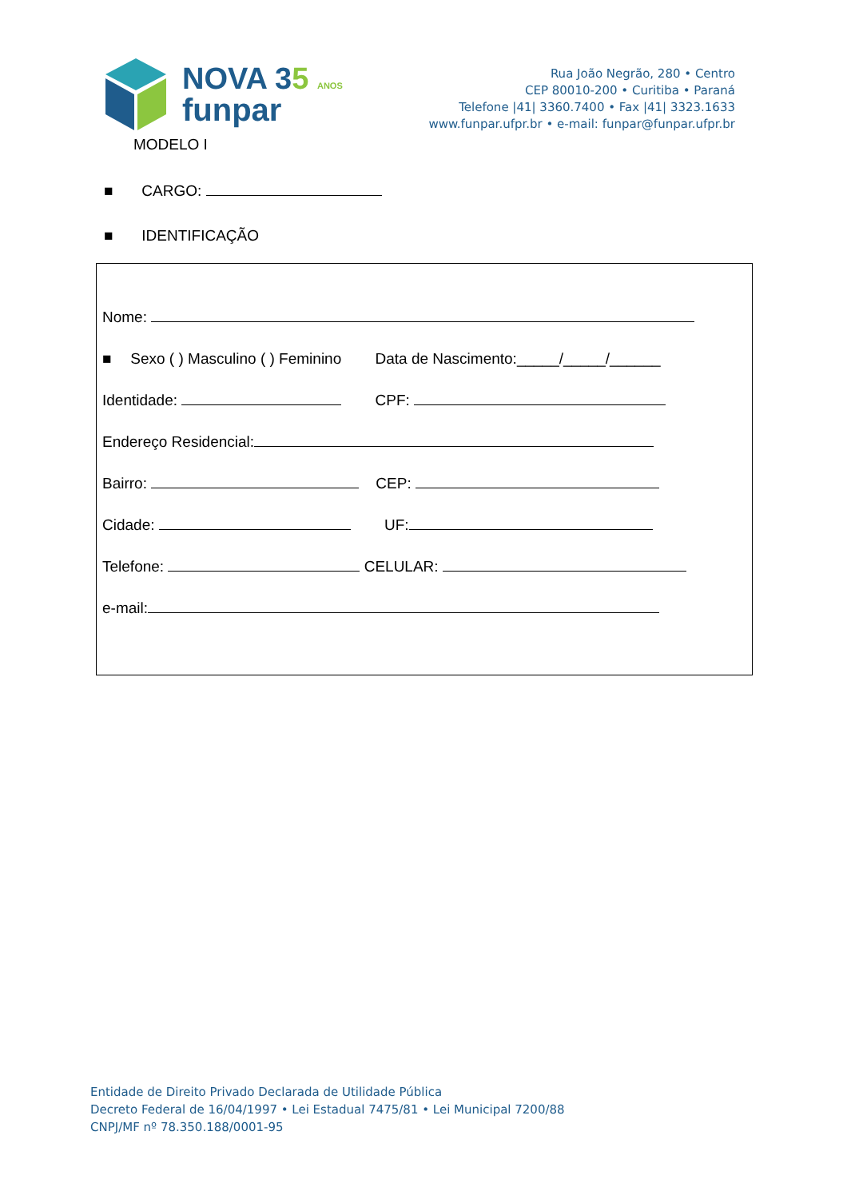NOVA 35 ANOS
funpar
Rua João Negrão, 280 • Centro
CEP 80010-200 • Curitiba • Paraná
Telefone |41| 3360.7400 • Fax |41| 3323.1633
www.funpar.ufpr.br • e-mail: funpar@funpar.ufpr.br
MODELO I
■ CARGO:
■ IDENTIFICAÇÃO
Nome:
■ Sexo ( ) Masculino ( ) Feminino Data de Nascimento:_____/_____/______
Identidade: CPF:
Endereço Residencial:
Bairro: CEP:
Cidade: UF:
Telefone: CELULAR:
e-mail:
Entidade de Direito Privado Declarada de Utilidade Pública
Decreto Federal de 16/04/1997 • Lei Estadual 7475/81 • Lei Municipal 7200/88
CNPJ/MF nº 78.350.188/0001-95